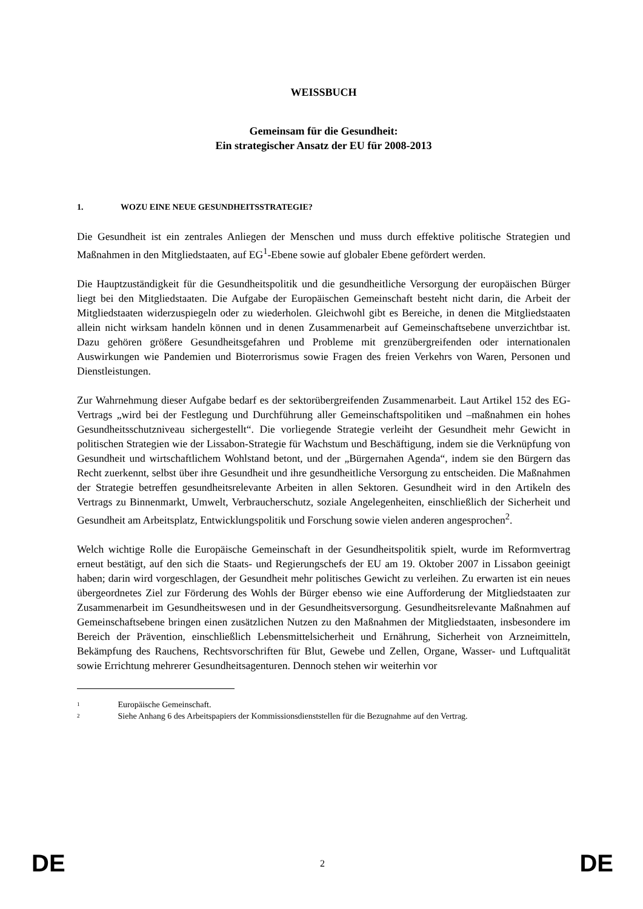WEISSBUCH
Gemeinsam für die Gesundheit:
Ein strategischer Ansatz der EU für 2008-2013
1. WOZU EINE NEUE GESUNDHEITSSTRATEGIE?
Die Gesundheit ist ein zentrales Anliegen der Menschen und muss durch effektive politische Strategien und Maßnahmen in den Mitgliedstaaten, auf EG<sup>1</sup>-Ebene sowie auf globaler Ebene gefördert werden.
Die Hauptzuständigkeit für die Gesundheitspolitik und die gesundheitliche Versorgung der europäischen Bürger liegt bei den Mitgliedstaaten. Die Aufgabe der Europäischen Gemeinschaft besteht nicht darin, die Arbeit der Mitgliedstaaten widerzuspiegeln oder zu wiederholen. Gleichwohl gibt es Bereiche, in denen die Mitgliedstaaten allein nicht wirksam handeln können und in denen Zusammenarbeit auf Gemeinschaftsebene unverzichtbar ist. Dazu gehören größere Gesundheitsgefahren und Probleme mit grenzübergreifenden oder internationalen Auswirkungen wie Pandemien und Bioterrorismus sowie Fragen des freien Verkehrs von Waren, Personen und Dienstleistungen.
Zur Wahrnehmung dieser Aufgabe bedarf es der sektorübergreifenden Zusammenarbeit. Laut Artikel 152 des EG-Vertrags „wird bei der Festlegung und Durchführung aller Gemeinschaftspolitiken und –maßnahmen ein hohes Gesundheitsschutzniveau sichergestellt“. Die vorliegende Strategie verleiht der Gesundheit mehr Gewicht in politischen Strategien wie der Lissabon-Strategie für Wachstum und Beschäftigung, indem sie die Verknüpfung von Gesundheit und wirtschaftlichem Wohlstand betont, und der „Bürgernahen Agenda“, indem sie den Bürgern das Recht zuerkennt, selbst über ihre Gesundheit und ihre gesundheitliche Versorgung zu entscheiden. Die Maßnahmen der Strategie betreffen gesundheitsrelevante Arbeiten in allen Sektoren. Gesundheit wird in den Artikeln des Vertrags zu Binnenmarkt, Umwelt, Verbraucherschutz, soziale Angelegenheiten, einschließlich der Sicherheit und Gesundheit am Arbeitsplatz, Entwicklungspolitik und Forschung sowie vielen anderen angesprochen<sup>2</sup>.
Welch wichtige Rolle die Europäische Gemeinschaft in der Gesundheitspolitik spielt, wurde im Reformvertrag erneut bestätigt, auf den sich die Staats- und Regierungschefs der EU am 19. Oktober 2007 in Lissabon geeinigt haben; darin wird vorgeschlagen, der Gesundheit mehr politisches Gewicht zu verleihen. Zu erwarten ist ein neues übergeordnetes Ziel zur Förderung des Wohls der Bürger ebenso wie eine Aufforderung der Mitgliedstaaten zur Zusammenarbeit im Gesundheitswesen und in der Gesundheitsversorgung. Gesundheitsrelevante Maßnahmen auf Gemeinschaftsebene bringen einen zusätzlichen Nutzen zu den Maßnahmen der Mitgliedstaaten, insbesondere im Bereich der Prävention, einschließlich Lebensmittelsicherheit und Ernährung, Sicherheit von Arzneimitteln, Bekämpfung des Rauchens, Rechtsvorschriften für Blut, Gewebe und Zellen, Organe, Wasser- und Luftqualität sowie Errichtung mehrerer Gesundheitsagenturen. Dennoch stehen wir weiterhin vor
<sup>1</sup> Europäische Gemeinschaft.
<sup>2</sup> Siehe Anhang 6 des Arbeitspapiers der Kommissionsdienststellen für die Bezugnahme auf den Vertrag.
DE 2 DE